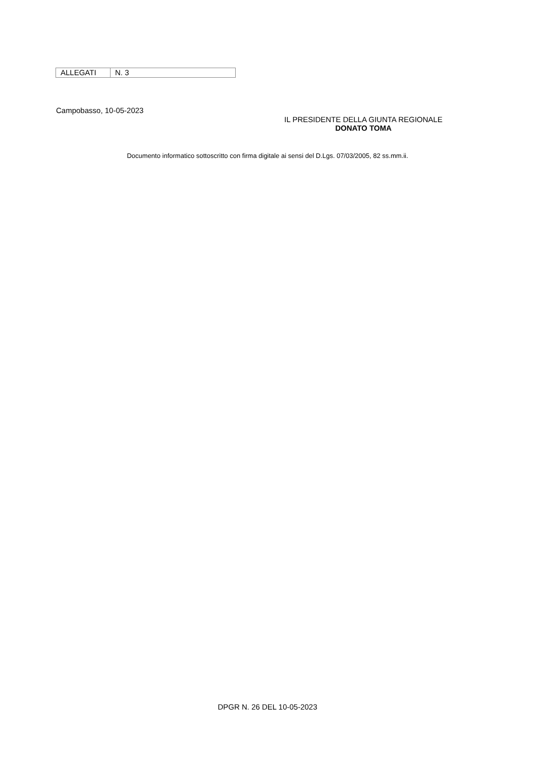| ALLEGATI | N. 3 |
Campobasso, 10-05-2023
IL PRESIDENTE DELLA GIUNTA REGIONALE
DONATO TOMA
Documento informatico sottoscritto con firma digitale ai sensi del D.Lgs. 07/03/2005, 82 ss.mm.ii.
DPGR N. 26 DEL 10-05-2023